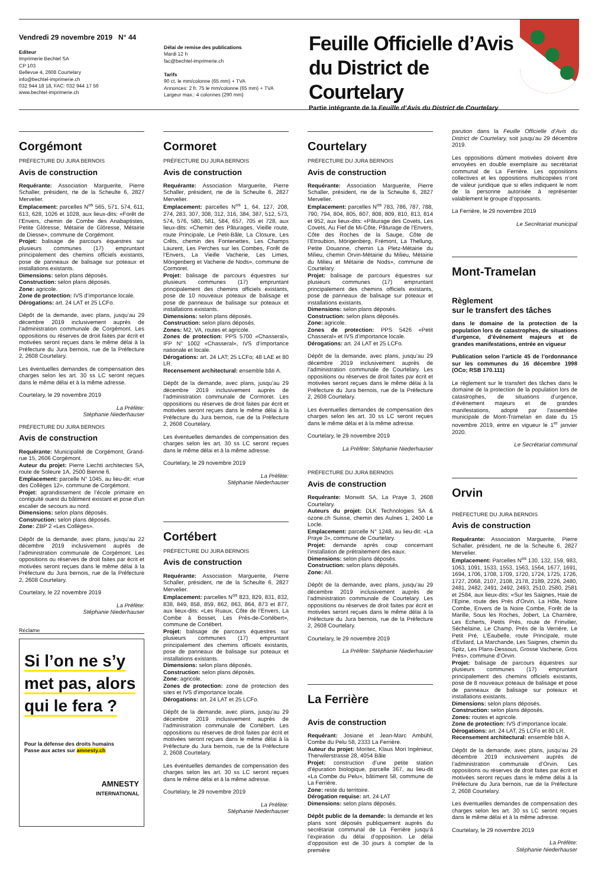Vendredi 29 novembre 2019 N° 44
Editeur
Imprimerie Bechtel SA
CP 103
Bellevue 4, 2608 Courtelary
info@bechtel-imprimerie.ch
032 944 18 18, FAC: 032 944 17 56
www.bechtel-imprimerie.ch
Délai de remise des publications
Mardi 12 h
fac@bechtel-imprimerie.ch
Tarifs
90 ct. le mm/colonne (65 mm) + TVA
Annonces: 2 fr. 75 le mm/colonne (65 mm) + TVA
Largeur max.: 4 colonnes (290 mm)
Feuille Officielle d’Avis
du District de Courtelary
Partie intégrante de la Feuille d’Avis du District de Courtelary
Corgémont
PRÉFECTURE DU JURA BERNOIS
Avis de construction
Requérante: Association Marguerite, Pierre Schaller, président, rte de la Scheulte 6, 2827 Mervelier.
Emplacement: parcelles N<sup>os</sup> 565, 571, 574, 611, 613, 628, 1026 et 1028, aux lieux-dits: «Forêt de l’Envers, chemin de Combe des Anabaptistes, Petite Glóresse, Métairie de Glóresse, Métairie de Diesse», commune de Corgémont.
Projet: balisage de parcours équestres sur plusieurs communes (17) empruntant principalement des chemins officiels existants, pose de panneaux de balisage sur poteaux et installations existants.
Dimensions: selon plans déposés.
Construction: selon plans déposés.
Zone: agricole.
Zone de protection: IVS d’importance locale.
Dérogations: art. 24 LAT et 25 LCFo.
Dépôt de la demande, avec plans, jusqu’au 29 décembre 2019 inclusivement auprès de l’administration communale de Corgémont. Les oppositions ou réserves de droit faites par écrit et motivées seront reçues dans le même délai à la Préfecture du Jura bernois, rue de la Préfecture 2, 2608 Courtelary.
Les éventuelles demandes de compensation des charges selon les art. 30 ss LC seront reçues dans le même délai et à la même adresse.
Courtelary, le 29 novembre 2019
La Préfète:
Stéphanie Niederhauser
PRÉFECTURE DU JURA BERNOIS
Avis de construction
Requérante: Municipalité de Corgémont, Grand-rue 15, 2606 Corgémont.
Auteur du projet: Pierre Liechti architectes SA, route de Soleure 1A, 2500 Bienne 6.
Emplacement: parcelle N° 1045, au lieu-dit: «rue des Collèges 12», commune de Corgémont.
Projet: agrandissement de l’école primaire en contiguïté ouest du bâtiment existant et pose d’un escalier de secours au nord.
Dimensions: selon plans déposés.
Construction: selon plans déposés.
Zone: ZBP 2 «Les Collèges».
Dépôt de la demande, avec plans, jusqu’au 22 décembre 2019 inclusivement auprès de l’administration communale de Corgémont. Les oppositions ou réserves de droit faites par écrit et motivées seront reçues dans le même délai à la Préfecture du Jura bernois, rue de la Préfecture 2, 2608 Courtelary.
Courtelary, le 22 novembre 2019
La Préfète:
Stéphanie Niederhauser
Réclame
Si l’on ne s’y
met pas, alors
qui le fera ?
Pour la défense des droits humains
Passe aux actes sur amnesty.ch
AMNESTY
INTERNATIONAL
Cormoret
PRÉFECTURE DU JURA BERNOIS
Avis de construction
Requérante: Association Marguerite, Pierre Schaller, président, rte de la Scheulte 6, 2827 Mervelier.
Emplacement: parcelles N<sup>os</sup> 1, 64, 127, 208, 274, 283, 307, 308, 312, 316, 384, 387, 512, 573, 574, 576, 580, 581, 584, 657, 705 et 728, aux lieux-dits: «Chemin des Pâturages, Vieille route, route Principale, Le Petit-Bâle, La Closure, Les Crêts, chemin des Fontenettes, Les Champs Laurent, Les Perches sur les Combes, Forêt de l’Envers, La Vieille Vacherie, Les Limes, Mörigenberg et Vacherie de Nods», commune de Cormoret.
Projet: balisage de parcours équestres sur plusieurs communes (17) empruntant principalement des chemins officiels existants, pose de 10 nouveaux poteaux de balisage et pose de panneaux de balisage sur poteaux et installations existants.
Dimensions: selon plans déposés.
Construction: selon plans déposés.
Zones: M2, VA, routes et agricole.
Zones de protection: PPS 5700 «Chasseral», IFP N° 1002 «Chasseral», IVS d’importance nationale et locale.
Dérogations: art. 24 LAT; 25 LCFo; 48 LAE et 80 LR.
Recensement architectural: ensemble bâti A.
Dépôt de la demande, avec plans, jusqu’au 29 décembre 2019 inclusivement auprès de l’administration communale de Cormoret. Les oppositions ou réserves de droit faites par écrit et motivées seront reçues dans le même délai à la Préfecture du Jura bernois, rue de la Préfecture 2, 2608 Courtelary.
Les éventuelles demandes de compensation des charges selon les art. 30 ss LC seront reçues dans le même délai et à la même adresse.
Courtelary, le 29 novembre 2019
La Préfète:
Stéphanie Niederhauser
Cortébert
PRÉFECTURE DU JURA BERNOIS
Avis de construction
Requérante: Association Marguerite, Pierre Schaller, président, rte de la Scheulte 6, 2827 Mervelier.
Emplacement: parcelles N<sup>os</sup> 823, 829, 831, 832, 838, 849, 858, 859, 862, 863, 864, 873 et 877, aux lieux-dits: «Les Ruaux, Côte de l’Envers, La Combe à Bosset, Les Prés-de-Cortébert», commune de Cortébert.
Projet: balisage de parcours équestres sur plusieurs communes (17) empruntant principalement des chemins officiels existants, pose de panneaux de balisage sur poteaux et installations existants.
Dimensions: selon plans déposés.
Construction: selon plans déposés.
Zone: agricole.
Zones de protection: zone de protection des sites et IVS d’importance locale.
Dérogations: art. 24 LAT et 25 LCFo.
Dépôt de la demande, avec plans, jusqu’au 29 décembre 2019 inclusivement auprès de l’administration communale de Cortébert. Les oppositions ou réserves de droit faites par écrit et motivées seront reçues dans le même délai à la Préfecture du Jura bernois, rue de la Préfecture 2, 2608 Courtelary.
Les éventuelles demandes de compensation des charges selon les art. 30 ss LC seront reçues dans le même délai et à la même adresse.
Courtelary, le 29 novembre 2019
La Préfète:
Stéphanie Niederhauser
Courtelary
PRÉFECTURE DU JURA BERNOIS
Avis de construction
Requérante: Association Marguerite, Pierre Schaller, président, rte de la Scheulte 6, 2827 Mervelier.
Emplacement: parcelles N<sup>os</sup> 783, 786, 787, 788, 790, 794, 804, 805, 807, 808, 809, 810, 813, 814 et 952, aux lieux-dits: «Pâturage des Covets, Les Covets, Au Fief de Mi-Côte, Pâturage de l’Envers, Côte des Roches de la Sauge, Côte de l’Etroubion, Mörigenberg, Frémont, La Thellung, Petite Douanne, chemin La Pletz-Métairie du Milieu, chemin Orvin-Métairie du Milieu, Métairie du Milieu et Métairie de Nods», commune de Courtelary.
Projet: balisage de parcours équestres sur plusieurs communes (17) empruntant principalement des chemins officiels existants, pose de panneaux de balisage sur poteaux et installations existants.
Dimensions: selon plans déposés.
Construction: selon plans déposés.
Zone: agricole.
Zones de protection: PPS 5426 «Petit Chasseral» et IVS d’importance locale.
Dérogations: art. 24 LAT et 25 LCFo.
Dépôt de la demande, avec plans, jusqu’au 29 décembre 2019 inclusivement auprès de l’administration communale de Courtelary. Les oppositions ou réserves de droit faites par écrit et motivées seront reçues dans le même délai à la Préfecture du Jura bernois, rue de la Préfecture 2, 2608 Courtelary.
Les éventuelles demandes de compensation des charges selon les art. 30 ss LC seront reçues dans le même délai et à la même adresse.
Courtelary, le 29 novembre 2019
La Préfète: Stéphanie Niederhauser
PRÉFECTURE DU JURA BERNOIS
Avis de construction
Requérante: Monwitt SA, La Praye 3, 2608 Courtelary.
Auteurs du projet: DLK Technologies SA & ozone.ch Suisse, chemin des Aulnes 1, 2400 Le Locle.
Emplacement: parcelle N° 1248, au lieu-dit: «La Praye 3», commune de Courtelary.
Projet: demande après coup concernant l’installation de prétraitement des eaux.
Dimensions: selon plans déposés.
Construction: selon plans déposés.
Zone: AII.
Dépôt de la demande, avec plans, jusqu’au 29 décembre 2019 inclusivement auprès de l’administration communale de Courtelary. Les oppositions ou réserves de droit faites par écrit et motivées seront reçues dans le même délai à la Préfecture du Jura bernois, rue de la Préfecture 2, 2608 Courtelary.
Courtelary, le 29 novembre 2019
La Préfète: Stéphanie Niederhauser
La Ferrière
Avis de construction
Requérant: Josiane et Jean-Marc Ambühl, Combe du Pelu 58, 2333 La Ferrière.
Auteur du projet: Moritec, Klaus Mori Ingénieur, Therwilerstrasse 28, 4054 Bâle
Projet: construction d’une petite station d’épuration biologique, parcelle 367, au lieu-dit «La Combe du Pelu», bâtiment 58, commune de La Ferrière.
Zone: reste du territoire.
Dérogation requise: art. 24 LAT
Dimensions: selon plans déposés.
Dépôt public de la demande: la demande et les plans sont déposés publiquement auprès du secrétariat communal de La Ferrière jusqu’à l’expiration du délai d’opposition. Le délai d’opposition est de 30 jours à compter de la première
parution dans la Feuille Officielle d’Avis du District de Courtelary, soit jusqu’au 29 décembre 2019.
Les oppositions dûment motivées doivent être envoyées en double exemplaire au secrétariat communal de La Ferrière. Les oppositions collectives et les oppositions multicopiées n’ont de valeur juridique que si elles indiquent le nom de la personne autorisée à représenter valablement le groupe d’opposants.
La Ferrière, le 29 novembre 2019
Le Secrétariat municipal
Mont-Tramelan
Règlement
sur le transfert des tâches
dans le domaine de la protection de la population lors de catastrophes, de situations d’urgence, d’événement majeurs et de grandes manifestations, entrée en vigueur
Publication selon l’article 45 de l’ordonnance sur les communes du 16 décembre 1998 (OCo; RSB 170.111)
Le règlement sur le transfert des tâches dans le domaine de la protection de la population lors de catastrophes, de situations d’urgence, d’événement majeurs et de grandes manifestations, adopté par l’assemblée municipale de Mont-Tramelan en date du 15 novembre 2019, entre en vigueur le 1<sup>er</sup> janvier 2020.
Le Secrétariat communal
Orvin
PRÉFECTURE DU JURA BERNOIS
Avis de construction
Requérante: Association Marguerite, Pierre Schaller, président, rte de la Scheulte 6, 2827 Mervelier.
Emplacement: Parcelles N<sup>os</sup> 130, 132, 159, 983, 1063, 1091, 1533, 1553, 1563, 1564, 1677, 1691, 1694, 1706, 1708, 1709, 1720, 1724, 1725, 1726, 1727, 2068, 2107, 2108, 2178, 2189, 2226, 2480, 2481, 2482, 2491, 2492, 2493, 2510, 2580, 2581 et 2584, aux lieux-dits: «Sur les Saignes, Haie de l’Epine, route des Prés d’Orvin, La Hôle, Noire Combe, Envers de la Noire Combe, Forêt de la Marille, Sous les Roches, Jobert, La Charrière, Les Echerts, Petits Prés, route de Frinvilier, Séchelaine, Le Champ, Prés de la Verrière, Le Petit Pré, L’Eaubelle, route Principale, route d’Evilard, La Marchande, Les Saignes, chemin du Spitz, Les Plans-Dessous, Grosse Vacherie, Gros Prés», commune d’Orvin.
Projet: balisage de parcours équestres sur plusieurs communes (17) empruntant principalement des chemins officiels existants, pose de 8 nouveaux poteaux de balisage et pose de panneaux de balisage sur poteaux et installations existants.
Dimensions: selon plans déposés.
Construction: selon plans déposés.
Zones: routes et agricole.
Zone de protection: IVS d’importance locale.
Dérogations: art. 24 LAT, 25 LCFo et 80 LR.
Recensement architectural: ensemble bâti A.
Dépôt de la demande, avec plans, jusqu’au 29 décembre 2019 inclusivement auprès de l’administration communale d’Orvin. Les oppositions ou réserves de droit faites par écrit et motivées seront reçues dans le même délai à la Préfecture du Jura bernois, rue de la Préfecture 2, 2608 Courtelary.
Les éventuelles demandes de compensation des charges selon les art. 30 ss LC seront reçues dans le même délai et à la même adresse.
Courtelary, le 29 novembre 2019
La Préfète:
Stéphanie Niederhauser